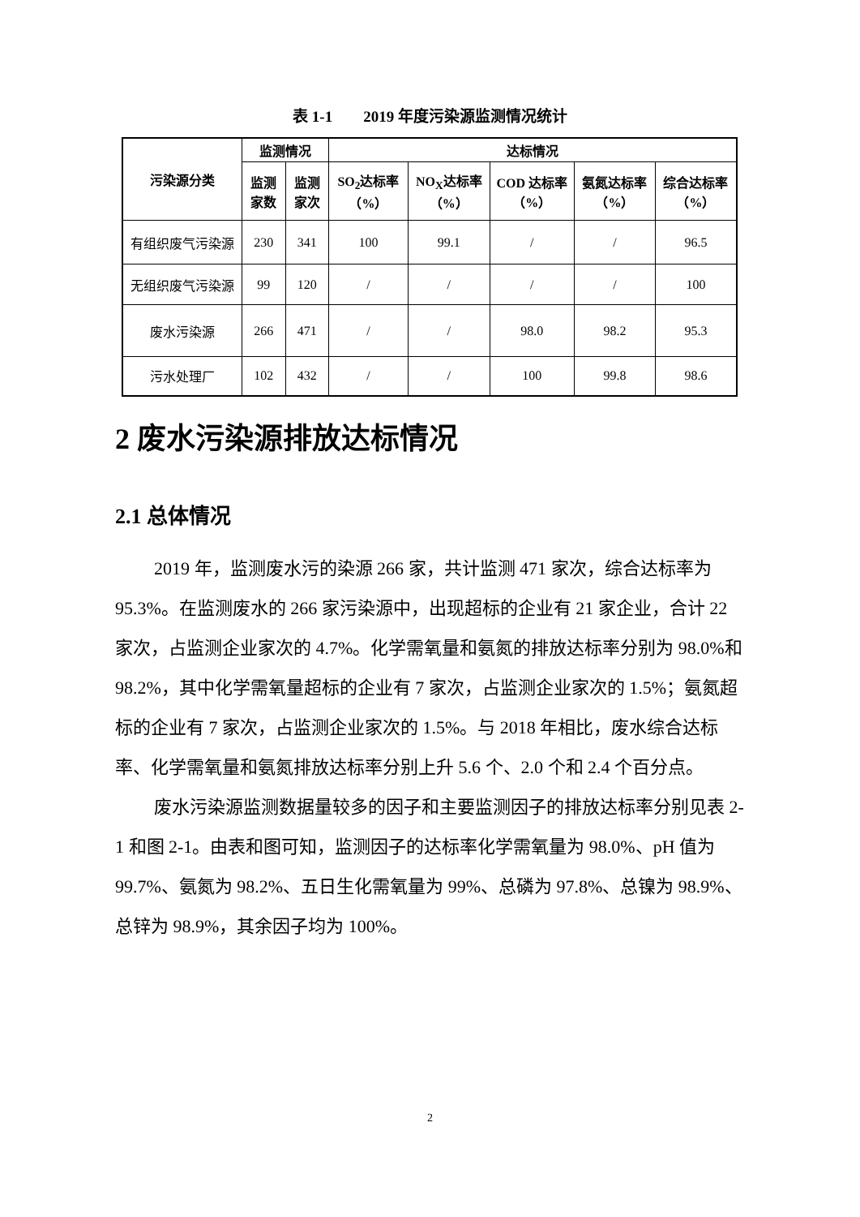表 1-1　　2019 年度污染源监测情况统计
| 污染源分类 | 监测情况 | | 达标情况 | | | | |
| --- | --- | --- | --- | --- | --- | --- | --- |
| | 监测家数 | 监测家次 | SO<sub>2</sub>达标率（%） | NO<sub>X</sub>达标率（%） | COD 达标率（%） | 氨氮达标率（%） | 综合达标率（%） |
| 有组织废气污染源 | 230 | 341 | 100 | 99.1 | / | / | 96.5 |
| 无组织废气污染源 | 99 | 120 | / | / | / | / | 100 |
| 废水污染源 | 266 | 471 | / | / | 98.0 | 98.2 | 95.3 |
| 污水处理厂 | 102 | 432 | / | / | 100 | 99.8 | 98.6 |
2 废水污染源排放达标情况
2.1 总体情况
2019 年，监测废水污的染源 266 家，共计监测 471 家次，综合达标率为 95.3%。在监测废水的 266 家污染源中，出现超标的企业有 21 家企业，合计 22 家次，占监测企业家次的 4.7%。化学需氧量和氨氮的排放达标率分别为 98.0%和 98.2%，其中化学需氧量超标的企业有 7 家次，占监测企业家次的 1.5%；氨氮超标的企业有 7 家次，占监测企业家次的 1.5%。与 2018 年相比，废水综合达标率、化学需氧量和氨氮排放达标率分别上升 5.6 个、2.0 个和 2.4 个百分点。
废水污染源监测数据量较多的因子和主要监测因子的排放达标率分别见表 2-1 和图 2-1。由表和图可知，监测因子的达标率化学需氧量为 98.0%、pH 值为 99.7%、氨氮为 98.2%、五日生化需氧量为 99%、总磷为 97.8%、总镍为 98.9%、总锌为 98.9%，其余因子均为 100%。
2